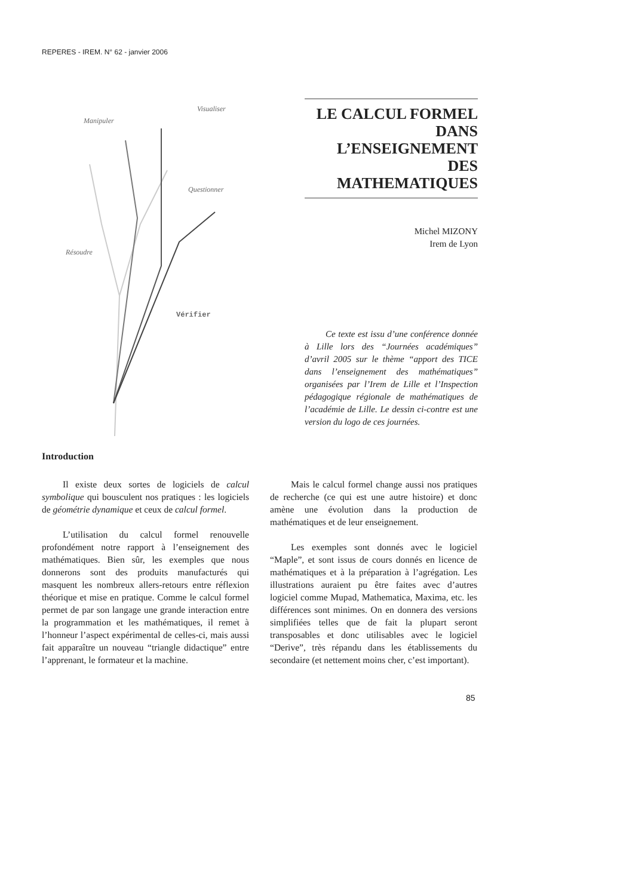REPERES - IREM. N° 62 - janvier 2006
Manipuler
Visualiser
Questionner
Résoudre
Vérifier
LE CALCUL FORMEL DANS L’ENSEIGNEMENT DES MATHEMATIQUES
Michel MIZONY
Irem de Lyon
Ce texte est issu d’une conférence donnée à Lille lors des “Journées académiques” d’avril 2005 sur le thème “apport des TICE dans l’enseignement des mathématiques” organisées par l’Irem de Lille et l’Inspection pédagogique régionale de mathématiques de l’académie de Lille. Le dessin ci-contre est une version du logo de ces journées.
Introduction
Il existe deux sortes de logiciels de calcul symbolique qui bousculent nos pratiques : les logiciels de géométrie dynamique et ceux de calcul formel.
L’utilisation du calcul formel renouvelle profondément notre rapport à l’enseignement des mathématiques. Bien sûr, les exemples que nous donnerons sont des produits manufacturés qui masquent les nombreux allers-retours entre réflexion théorique et mise en pratique. Comme le calcul formel permet de par son langage une grande interaction entre la programmation et les mathématiques, il remet à l’honneur l’aspect expérimental de celles-ci, mais aussi fait apparaître un nouveau “triangle didactique” entre l’apprenant, le formateur et la machine.
Mais le calcul formel change aussi nos pratiques de recherche (ce qui est une autre histoire) et donc amène une évolution dans la production de mathématiques et de leur enseignement.
Les exemples sont donnés avec le logiciel “Maple”, et sont issus de cours donnés en licence de mathématiques et à la préparation à l’agrégation. Les illustrations auraient pu être faites avec d’autres logiciel comme Mupad, Mathematica, Maxima, etc. les différences sont minimes. On en donnera des versions simplifiées telles que de fait la plupart seront transposables et donc utilisables avec le logiciel “Derive”, très répandu dans les établissements du secondaire (et nettement moins cher, c’est important).
85